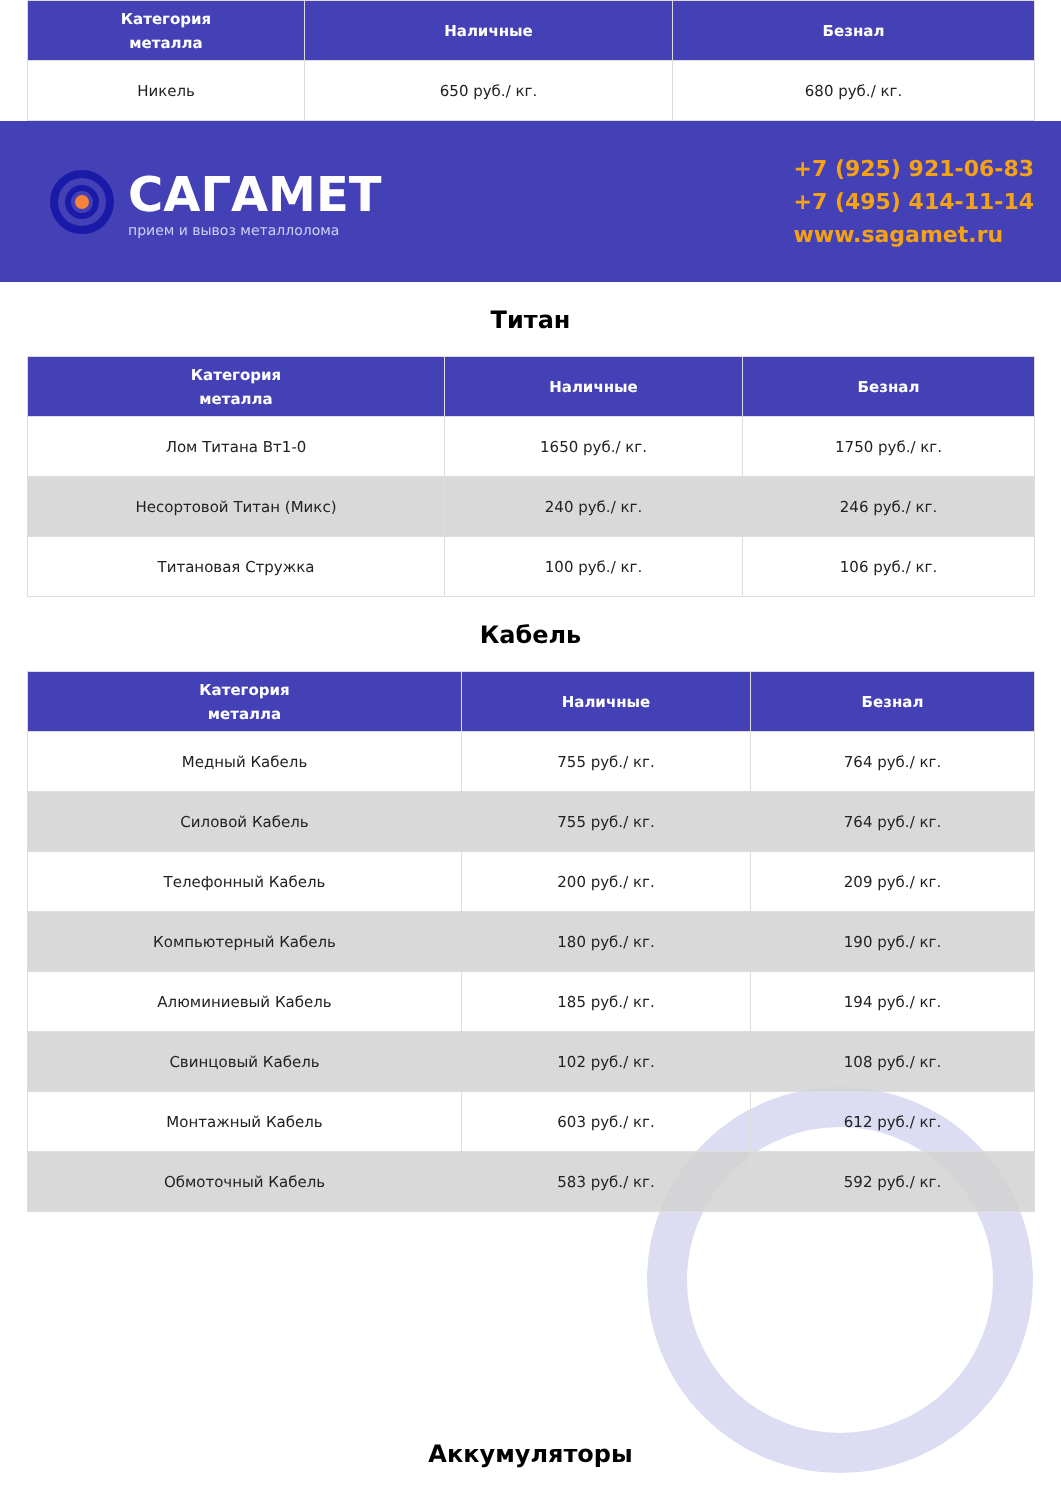| Категория металла | Наличные | Безнал |
| --- | --- | --- |
| Никель | 650 руб./ кг. | 680 руб./ кг. |
САГАМЕТ
прием и вывоз металлолома
+7 (925) 921-06-83
+7 (495) 414-11-14
www.sagamet.ru
Титан
| Категория металла | Наличные | Безнал |
| --- | --- | --- |
| Лом Титана Вт1-0 | 1650 руб./ кг. | 1750 руб./ кг. |
| Несортовой Титан (Микс) | 240 руб./ кг. | 246 руб./ кг. |
| Титановая Стружка | 100 руб./ кг. | 106 руб./ кг. |
Кабель
| Категория металла | Наличные | Безнал |
| --- | --- | --- |
| Медный Кабель | 755 руб./ кг. | 764 руб./ кг. |
| Силовой Кабель | 755 руб./ кг. | 764 руб./ кг. |
| Телефонный Кабель | 200 руб./ кг. | 209 руб./ кг. |
| Компьютерный Кабель | 180 руб./ кг. | 190 руб./ кг. |
| Алюминиевый Кабель | 185 руб./ кг. | 194 руб./ кг. |
| Свинцовый Кабель | 102 руб./ кг. | 108 руб./ кг. |
| Монтажный Кабель | 603 руб./ кг. | 612 руб./ кг. |
| Обмоточный Кабель | 583 руб./ кг. | 592 руб./ кг. |
Аккумуляторы